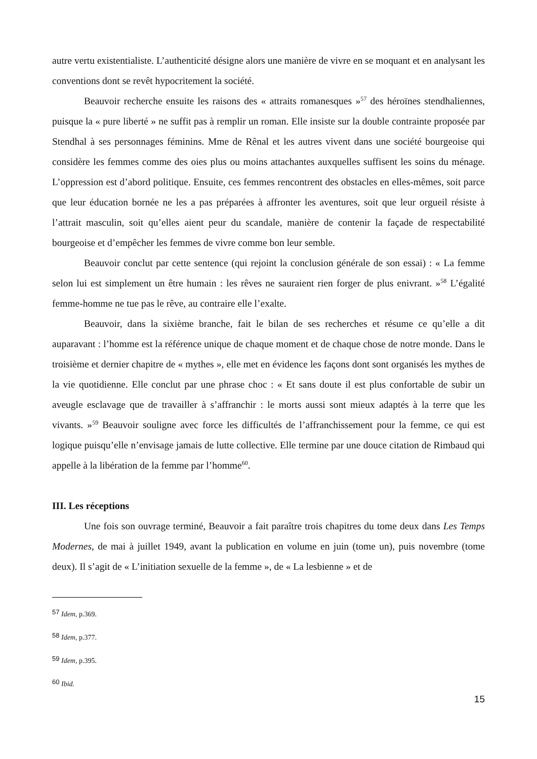autre vertu existentialiste. L’authenticité désigne alors une manière de vivre en se moquant et en analysant les conventions dont se revêt hypocritement la société.
Beauvoir recherche ensuite les raisons des « attraits romanesques »<sup>57</sup> des héroïnes stendhaliennes, puisque la « pure liberté » ne suffit pas à remplir un roman. Elle insiste sur la double contrainte proposée par Stendhal à ses personnages féminins. Mme de Rênal et les autres vivent dans une société bourgeoise qui considère les femmes comme des oies plus ou moins attachantes auxquelles suffisent les soins du ménage. L’oppression est d’abord politique. Ensuite, ces femmes rencontrent des obstacles en elles-mêmes, soit parce que leur éducation bornée ne les a pas préparées à affronter les aventures, soit que leur orgueil résiste à l’attrait masculin, soit qu’elles aient peur du scandale, manière de contenir la façade de respectabilité bourgeoise et d’empêcher les femmes de vivre comme bon leur semble.
Beauvoir conclut par cette sentence (qui rejoint la conclusion générale de son essai) : « La femme selon lui est simplement un être humain : les rêves ne sauraient rien forger de plus enivrant. »<sup>58</sup> L’égalité femme-homme ne tue pas le rêve, au contraire elle l’exalte.
Beauvoir, dans la sixième branche, fait le bilan de ses recherches et résume ce qu’elle a dit auparavant : l’homme est la référence unique de chaque moment et de chaque chose de notre monde. Dans le troisième et dernier chapitre de « mythes », elle met en évidence les façons dont sont organisés les mythes de la vie quotidienne. Elle conclut par une phrase choc : « Et sans doute il est plus confortable de subir un aveugle esclavage que de travailler à s’affranchir : le morts aussi sont mieux adaptés à la terre que les vivants. »<sup>59</sup> Beauvoir souligne avec force les difficultés de l’affranchissement pour la femme, ce qui est logique puisqu’elle n’envisage jamais de lutte collective. Elle termine par une douce citation de Rimbaud qui appelle à la libération de la femme par l’homme<sup>60</sup>.
III. Les réceptions
Une fois son ouvrage terminé, Beauvoir a fait paraître trois chapitres du tome deux dans Les Temps Modernes, de mai à juillet 1949, avant la publication en volume en juin (tome un), puis novembre (tome deux). Il s’agit de « L’initiation sexuelle de la femme », de « La lesbienne » et de
57 Idem, p.369.
58 Idem, p.377.
59 Idem, p.395.
60 Ibid.
15